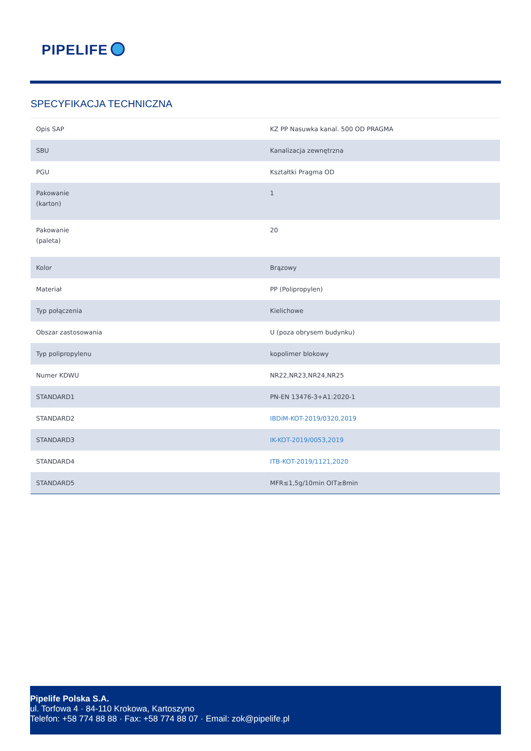PIPELIFE
SPECYFIKACJA TECHNICZNA
| Opis SAP | KZ PP Nasuwka kanal. 500 OD PRAGMA |
| SBU | Kanalizacja zewnętrzna |
| PGU | Kształtki Pragma OD |
| Pakowanie (karton) | 1 |
| Pakowanie (paleta) | 20 |
| Kolor | Brązowy |
| Materiał | PP (Polipropylen) |
| Typ połączenia | Kielichowe |
| Obszar zastosowania | U (poza obrysem budynku) |
| Typ polipropylenu | kopolimer blokowy |
| Numer KDWU | NR22,NR23,NR24,NR25 |
| STANDARD1 | PN-EN 13476-3+A1:2020-1 |
| STANDARD2 | IBDiM-KOT-2019/0320,2019 |
| STANDARD3 | IK-KOT-2019/0053,2019 |
| STANDARD4 | ITB-KOT-2019/1121,2020 |
| STANDARD5 | MFR≤1,5g/10min OIT≥8min |
Pipelife Polska S.A.
ul. Torfowa 4 · 84-110 Krokowa, Kartoszyno
Telefon: +58 774 88 88 · Fax: +58 774 88 07 · Email: zok@pipelife.pl